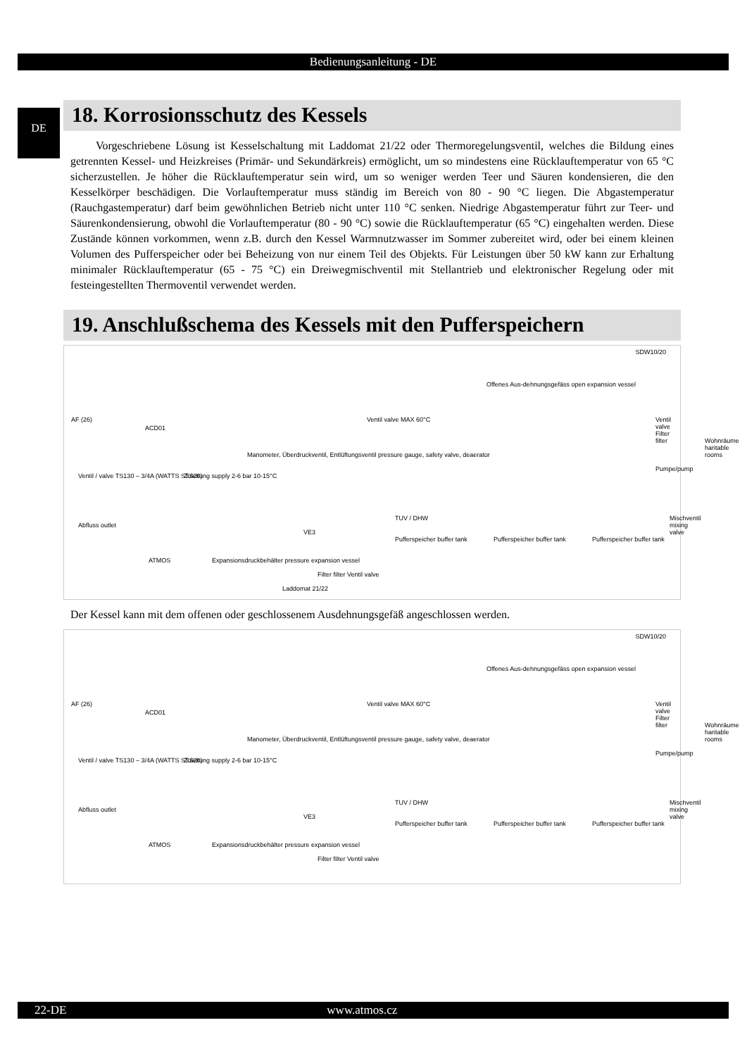Bedienungsanleitung - DE
DE
18. Korrosionsschutz des Kessels
Vorgeschriebene Lösung ist Kesselschaltung mit Laddomat 21/22 oder Thermoregelungsventil, welches die Bildung eines getrennten Kessel- und Heizkreises (Primär- und Sekundärkreis) ermöglicht, um so mindestens eine Rücklauftemperatur von 65 °C sicherzustellen. Je höher die Rücklauftemperatur sein wird, um so weniger werden Teer und Säuren kondensieren, die den Kesselkörper beschädigen. Die Vorlauftemperatur muss ständig im Bereich von 80 - 90 °C liegen. Die Abgastemperatur (Rauchgastemperatur) darf beim gewöhnlichen Betrieb nicht unter 110 °C senken. Niedrige Abgastemperatur führt zur Teer- und Säurenkondensierung, obwohl die Vorlauftemperatur (80 - 90 °C) sowie die Rücklauftemperatur (65 °C) eingehalten werden. Diese Zustände können vorkommen, wenn z.B. durch den Kessel Warmnutzwasser im Sommer zubereitet wird, oder bei einem kleinen Volumen des Pufferspeicher oder bei Beheizung von nur einem Teil des Objekts. Für Leistungen über 50 kW kann zur Erhaltung minimaler Rücklauftemperatur (65 - 75 °C) ein Dreiwegmischventil mit Stellantrieb und elektronischer Regelung oder mit festeingestellten Thermoventil verwendet werden.
19. Anschlußschema des Kessels mit den Pufferspeichern
SDW10/20
AF (26)
ACD01
Ventil / valve TS130 – 3/4A (WATTS STS20) Zuleitung supply 2-6 bar 10-15°C
Abfluss outlet
ATMOS Expansionsdruckbehälter pressure expansion vessel
Manometer, Überdruckventil, Entlüftungsventil pressure gauge, safety valve, deaerator
Laddomat 21/22
Filter filter Ventil valve
VE3
Ventil valve MAX 60°C
Offenes Aus-dehnungsgefäss open expansion vessel
TUV / DHW
Pufferspeicher buffer tank Pufferspeicher buffer tank Pufferspeicher buffer tank
Ventil valve Filter filter
Wohnräume haritable rooms
Pumpe/pump
Mischventil mixing valve
Der Kessel kann mit dem offenen oder geschlossenem Ausdehnungsgefäß angeschlossen werden.
SDW10/20
AF (26)
ACD01
Ventil / valve TS130 – 3/4A (WATTS STS20) Zuleitung supply 2-6 bar 10-15°C
Abfluss outlet
ATMOS Expansionsdruckbehälter pressure expansion vessel
Manometer, Überdruckventil, Entlüftungsventil pressure gauge, safety valve, deaerator
Filter filter Ventil valve
VE3
Ventil valve MAX 60°C
Offenes Aus-dehnungsgefäss open expansion vessel
TUV / DHW
Pufferspeicher buffer tank Pufferspeicher buffer tank Pufferspeicher buffer tank
Ventil valve Filter filter
Wohnräume haritable rooms
Pumpe/pump
Mischventil mixing valve
22-DE www.atmos.cz